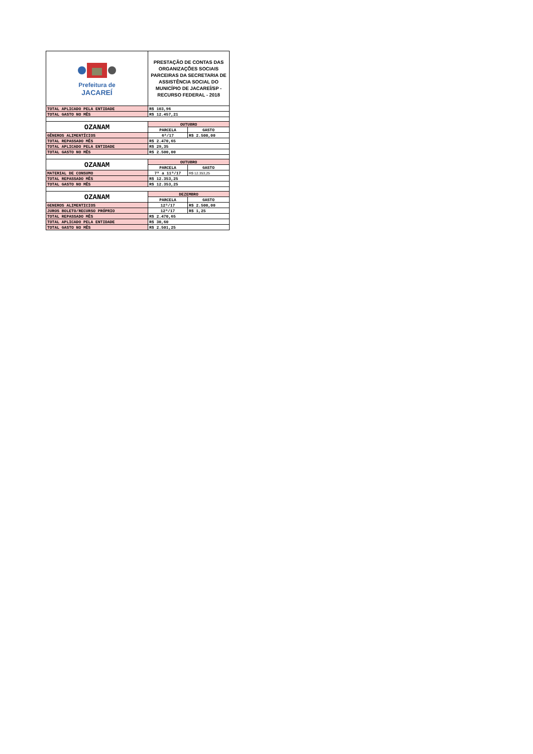| Prefeitura de JACAREÍ | PRESTAÇÃO DE CONTAS DAS ORGANIZAÇÕES SOCIAIS PARCEIRAS DA SECRETARIA DE ASSISTÊNCIA SOCIAL DO MUNICÍPIO DE JACAREÍ/SP - RECURSO FEDERAL - 2018 | |
| TOTAL APLICADO PELA ENTIDADE | R$ 103,96 | |
| TOTAL GASTO NO MÊS | R$ 12.457,21 | |
| OZANAM | OUTUBRO | |
| | PARCELA | GASTO |
| GÊNEROS ALIMENTÍCIOS | 6ª/17 | R$ 2.500,00 |
| TOTAL REPASSADO MÊS | R$ 2.470,65 | |
| TOTAL APLICADO PELA ENTIDADE | R$ 29,35 | |
| TOTAL GASTO NO MÊS | R$ 2.500,00 | |
| OZANAM | OUTUBRO | |
| | PARCELA | GASTO |
| MATERIAL DE CONSUMO | 7ª a 11ª/17 | R$ 12.353,25 |
| TOTAL REPASSADO MÊS | R$ 12.353,25 | |
| TOTAL GASTO NO MÊS | R$ 12.353,25 | |
| OZANAM | DEZEMBRO | |
| | PARCELA | GASTO |
| GENEROS ALIMENTICIOS | 12ª/17 | R$ 2.500,00 |
| JUROS BOLETO/RECURSO PRÓPRIO | 12ª/17 | R$ 1,25 |
| TOTAL REPASSADO MÊS | R$ 2.470,65 | |
| TOTAL APLICADO PELA ENTIDADE | R$ 30,60 | |
| TOTAL GASTO NO MÊS | R$ 2.501,25 | |